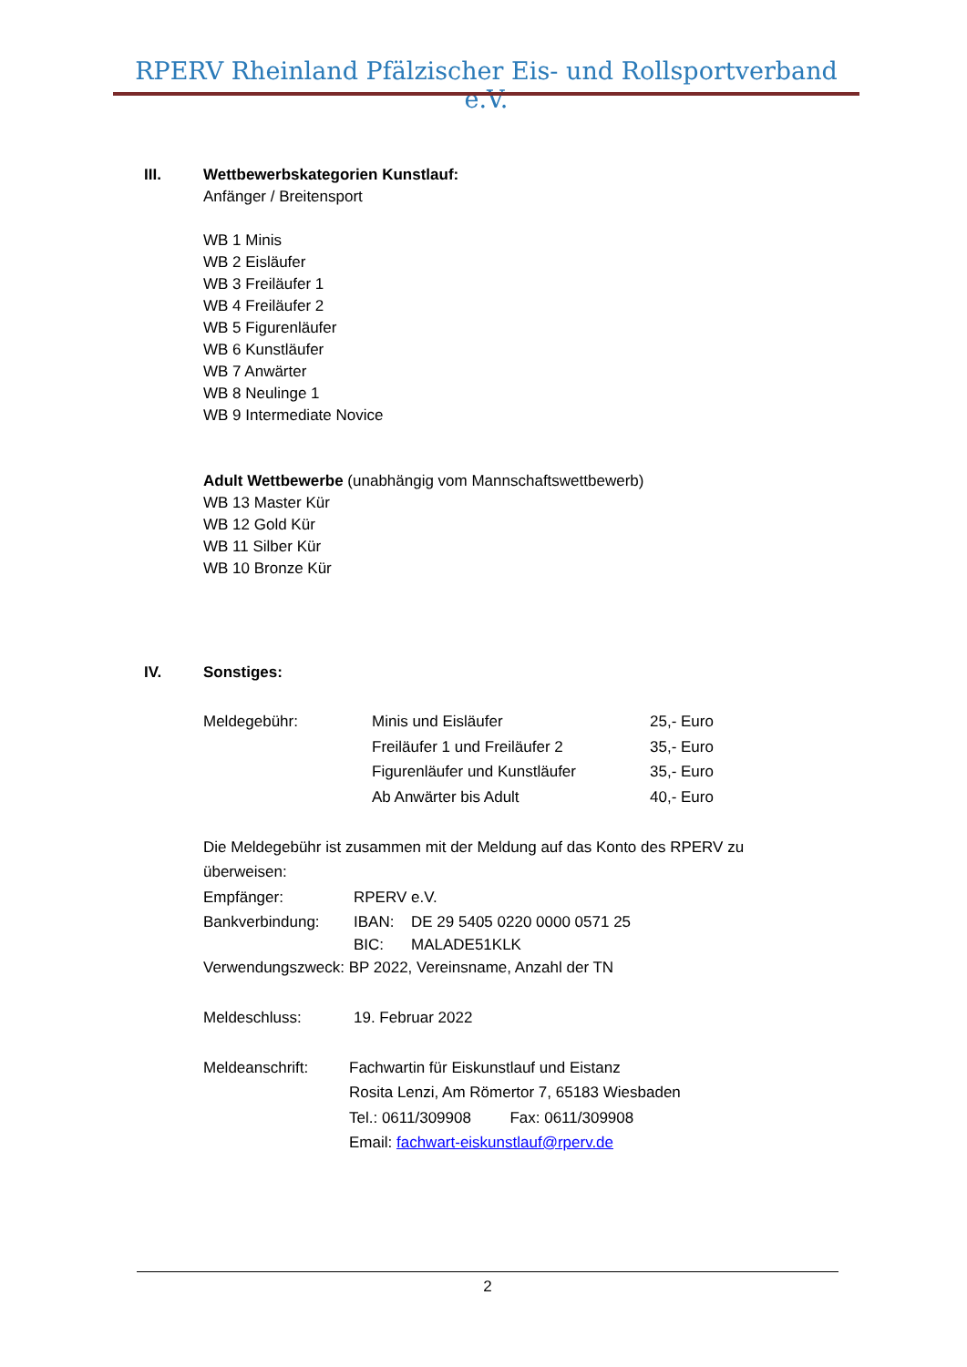RPERV Rheinland Pfälzischer Eis- und Rollsportverband e.V.
III. Wettbewerbskategorien Kunstlauf:
Anfänger / Breitensport
WB 1 Minis
WB 2 Eisläufer
WB 3 Freiläufer 1
WB 4 Freiläufer 2
WB 5 Figurenläufer
WB 6 Kunstläufer
WB 7 Anwärter
WB 8 Neulinge 1
WB 9 Intermediate Novice
Adult Wettbewerbe (unabhängig vom Mannschaftswettbewerb)
WB 13 Master Kür
WB 12 Gold Kür
WB 11 Silber Kür
WB 10 Bronze Kür
IV. Sonstiges:
Meldegebühr: Minis und Eisläufer 25,- Euro
Freiläufer 1 und Freiläufer 2 35,- Euro
Figurenläufer und Kunstläufer 35,- Euro
Ab Anwärter bis Adult 40,- Euro
Die Meldegebühr ist zusammen mit der Meldung auf das Konto des RPERV zu überweisen:
Empfänger: RPERV e.V.
Bankverbindung: IBAN: DE 29 5405 0220 0000 0571 25
BIC: MALADE51KLK
Verwendungszweck: BP 2022, Vereinsname, Anzahl der TN
Meldeschluss: 19. Februar 2022
Meldeanschrift: Fachwartin für Eiskunstlauf und Eistanz
Rosita Lenzi, Am Römertor 7, 65183 Wiesbaden
Tel.: 0611/309908 Fax: 0611/309908
Email: fachwart-eiskunstlauf@rperv.de
2